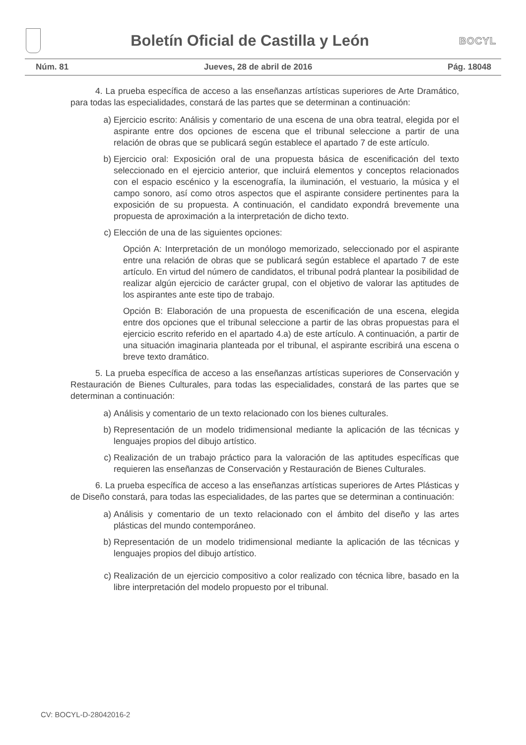Boletín Oficial de Castilla y León
BOCYL
Núm. 81 Jueves, 28 de abril de 2016 Pág. 18048
4. La prueba específica de acceso a las enseñanzas artísticas superiores de Arte Dramático, para todas las especialidades, constará de las partes que se determinan a continuación:
a) Ejercicio escrito: Análisis y comentario de una escena de una obra teatral, elegida por el aspirante entre dos opciones de escena que el tribunal seleccione a partir de una relación de obras que se publicará según establece el apartado 7 de este artículo.
b) Ejercicio oral: Exposición oral de una propuesta básica de escenificación del texto seleccionado en el ejercicio anterior, que incluirá elementos y conceptos relacionados con el espacio escénico y la escenografía, la iluminación, el vestuario, la música y el campo sonoro, así como otros aspectos que el aspirante considere pertinentes para la exposición de su propuesta. A continuación, el candidato expondrá brevemente una propuesta de aproximación a la interpretación de dicho texto.
c) Elección de una de las siguientes opciones:
Opción A: Interpretación de un monólogo memorizado, seleccionado por el aspirante entre una relación de obras que se publicará según establece el apartado 7 de este artículo. En virtud del número de candidatos, el tribunal podrá plantear la posibilidad de realizar algún ejercicio de carácter grupal, con el objetivo de valorar las aptitudes de los aspirantes ante este tipo de trabajo.
Opción B: Elaboración de una propuesta de escenificación de una escena, elegida entre dos opciones que el tribunal seleccione a partir de las obras propuestas para el ejercicio escrito referido en el apartado 4.a) de este artículo. A continuación, a partir de una situación imaginaria planteada por el tribunal, el aspirante escribirá una escena o breve texto dramático.
5. La prueba específica de acceso a las enseñanzas artísticas superiores de Conservación y Restauración de Bienes Culturales, para todas las especialidades, constará de las partes que se determinan a continuación:
a) Análisis y comentario de un texto relacionado con los bienes culturales.
b) Representación de un modelo tridimensional mediante la aplicación de las técnicas y lenguajes propios del dibujo artístico.
c) Realización de un trabajo práctico para la valoración de las aptitudes específicas que requieren las enseñanzas de Conservación y Restauración de Bienes Culturales.
6. La prueba específica de acceso a las enseñanzas artísticas superiores de Artes Plásticas y de Diseño constará, para todas las especialidades, de las partes que se determinan a continuación:
a) Análisis y comentario de un texto relacionado con el ámbito del diseño y las artes plásticas del mundo contemporáneo.
b) Representación de un modelo tridimensional mediante la aplicación de las técnicas y lenguajes propios del dibujo artístico.
c) Realización de un ejercicio compositivo a color realizado con técnica libre, basado en la libre interpretación del modelo propuesto por el tribunal.
CV: BOCYL-D-28042016-2